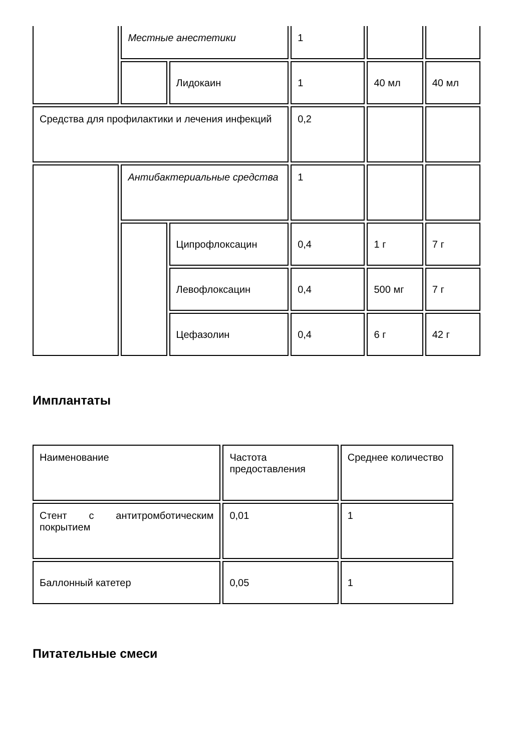| | Местные анестетики | | 1 | | |
| | | Лидокаин | 1 | 40 мл | 40 мл |
| Средства для профилактики и лечения инфекций | | | 0,2 | | |
| | Антибактериальные средства | | 1 | | |
| | | Ципрофлоксацин | 0,4 | 1 г | 7 г |
| | | Левофлоксацин | 0,4 | 500 мг | 7 г |
| | | Цефазолин | 0,4 | 6 г | 42 г |
Имплантаты
| Наименование | Частота предоставления | Среднее количество |
| Стент с антитромботическим покрытием | 0,01 | 1 |
| Баллонный катетер | 0,05 | 1 |
Питательные смеси